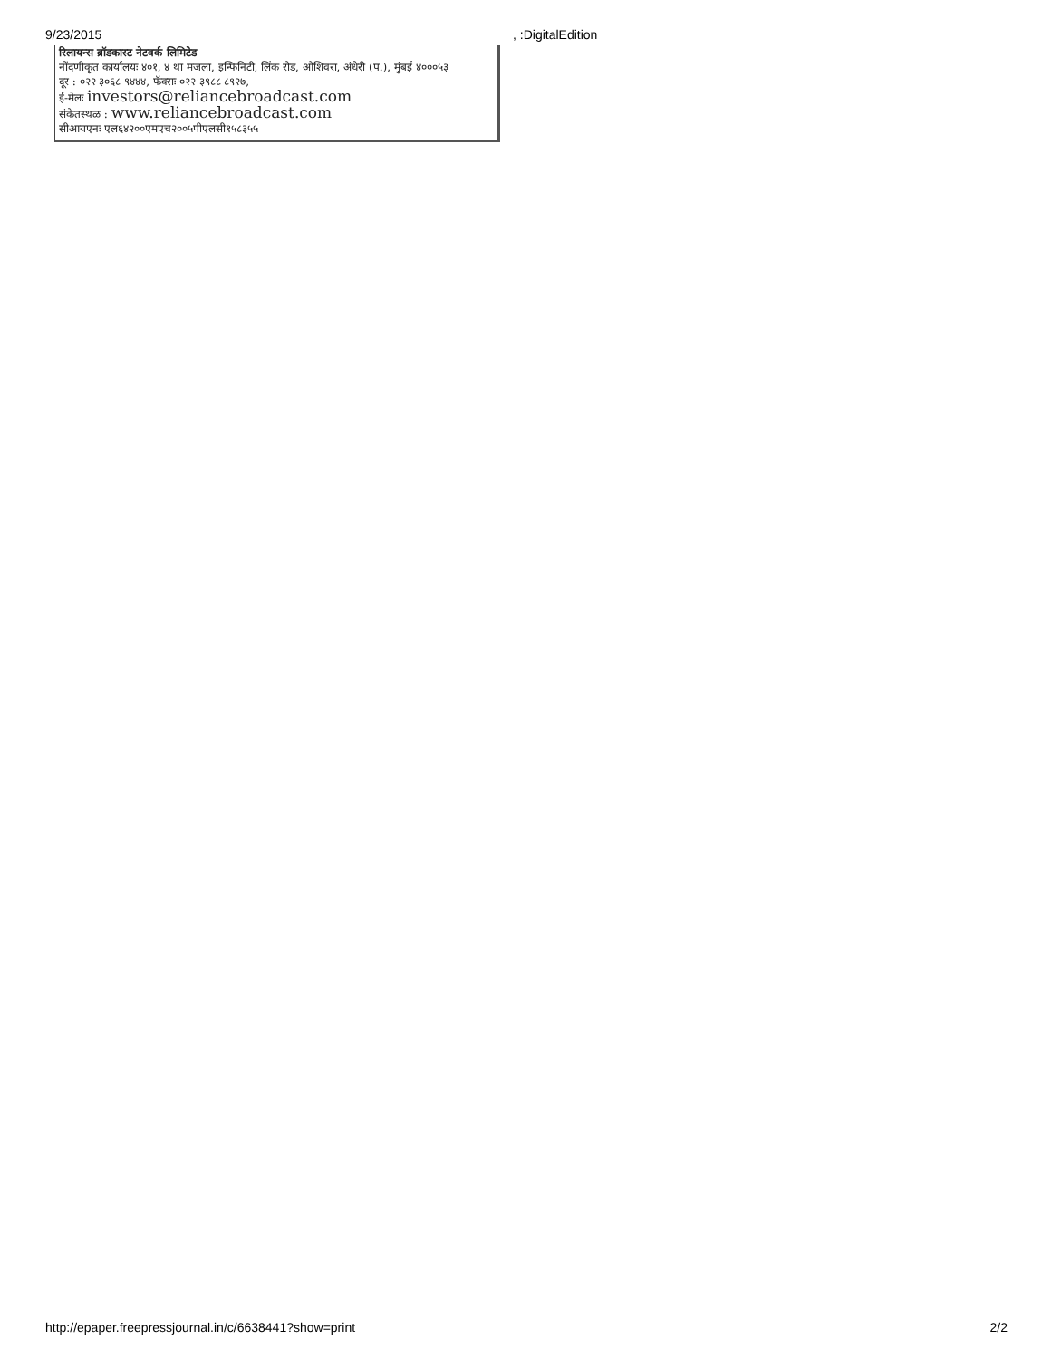9/23/2015 , :DigitalEdition
रिलायन्स ब्रॉडकास्ट नेटवर्क लिमिटेड
नोंदणीकृत कार्यालयः ४०१, ४ था मजला, इन्फिनिटी, लिंक रोड, ओशिवरा, अंधेरी (प.), मुंबई ४०००५३
दूर : ०२२ ३०६८ ९४४४, फॅक्सः ०२२ ३९८८ ८९२७,
ई-मेलः investors@reliancebroadcast.com
संकेतस्थळ : www.reliancebroadcast.com
सीआयएनः एल६४२००एमएच२००५पीएलसी१५८३५५
http://epaper.freepressjournal.in/c/6638441?show=print
2/2